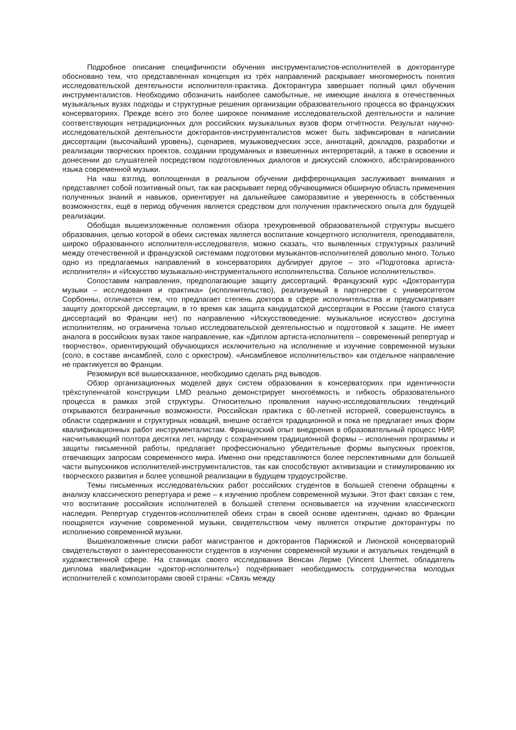Подробное описание специфичности обучения инструменталистов-исполнителей в докторантуре обосновано тем, что представленная концепция из трёх направлений раскрывает многомерность понятия исследовательской деятельности исполнителя-практика. Докторантура завершает полный цикл обучения инструменталистов. Необходимо обозначить наиболее самобытные, не имеющие аналога в отечественных музыкальных вузах подходы и структурные решения организации образовательного процесса во французских консерваториях. Прежде всего это более широкое понимание исследовательской деятельности и наличие соответствующих нетрадиционных для российских музыкальных вузов форм отчётности. Результат научно-исследовательской деятельности докторантов-инструменталистов может быть зафиксирован в написании диссертации (высочайший уровень), сценариев, музыковедческих эссе, аннотаций, докладов, разработки и реализации творческих проектов, создании продуманных и взвешенных интерпретаций, а также в освоении и донесении до слушателей посредством подготовленных диалогов и дискуссий сложного, абстрагированного языка современной музыки.
На наш взгляд, воплощенная в реальном обучении дифференциация заслуживает внимания и представляет собой позитивный опыт, так как раскрывает перед обучающимися обширную область применения полученных знаний и навыков, ориентирует на дальнейшее саморазвитие и уверенность в собственных возможностях, ещё в период обучения является средством для получения практического опыта для будущей реализации.
Обобщая вышеизложенные положения обзора трехуровневой образовательной структуры высшего образования, целью которой в обеих системах является воспитание концертного исполнителя, преподавателя, широко образованного исполнителя-исследователя, можно сказать, что выявленных структурных различий между отечественной и французской системами подготовки музыкантов-исполнителей довольно много. Только одно из предлагаемых направлений в консерваториях дублирует другое – это «Подготовка артиста-исполнителя» и «Искусство музыкально-инструментального исполнительства. Сольное исполнительство».
Сопоставим направления, предполагающие защиту диссертаций. Французский курс «Докторантура музыки – исследования и практика» (исполнительство), реализуемый в партнерстве с университетом Сорбонны, отличается тем, что предлагает степень доктора в сфере исполнительства и предусматривает защиту докторской диссертации, в то время как защита кандидатской диссертации в России (такого статуса диссертаций во Франции нет) по направлению «Искусствоведение: музыкальное искусство» доступна исполнителям, но ограничена только исследовательской деятельностью и подготовкой к защите. Не имеет аналога в российских вузах такое направление, как «Диплом артиста-исполнителя – современный репертуар и творчество», ориентирующий обучающихся исключительно на исполнение и изучение современной музыки (соло, в составе ансамблей, соло с оркестром). «Ансамблевое исполнительство» как отдельное направление не практикуется во Франции.
Резюмируя всё вышесказанное, необходимо сделать ряд выводов.
Обзор организационных моделей двух систем образования в консерваториях при идентичности трёхступенчатой конструкции LMD реально демонстрирует многоёмкость и гибкость образовательного процесса в рамках этой структуры. Относительно проявления научно-исследовательских тенденций открываются безграничные возможности. Российская практика с 60-летней историей, совершенствуясь в области содержания и структурных новаций, внешне остаётся традиционной и пока не предлагает иных форм квалификационных работ инструменталистам. Французский опыт внедрения в образовательный процесс НИР, насчитывающий полтора десятка лет, наряду с сохранением традиционной формы – исполнения программы и защиты письменной работы, предлагает профессионально убедительные формы выпускных проектов, отвечающих запросам современного мира. Именно они представляются более перспективными для большей части выпускников исполнителей-инструменталистов, так как способствуют активизации и стимулированию их творческого развития и более успешной реализации в будущем трудоустройстве.
Темы письменных исследовательских работ российских студентов в большей степени обращены к анализу классического репертуара и реже – к изучению проблем современной музыки. Этот факт связан с тем, что воспитание российских исполнителей в большей степени основывается на изучении классического наследия. Репертуар студентов-исполнителей обеих стран в своей основе идентичен, однако во Франции поощряется изучение современной музыки, свидетельством чему является открытие докторантуры по исполнению современной музыки.
Вышеизложенные списки работ магистрантов и докторантов Парижской и Лионской консерваторий свидетельствуют о заинтересованности студентов в изучении современной музыки и актуальных тенденций в художественной сфере. На станицах своего исследования Венсан Лерме (Vincent Lhermet, обладатель диплома квалификации «доктор-исполнитель») подчёркивает необходимость сотрудничества молодых исполнителей с композиторами своей страны: «Связь между